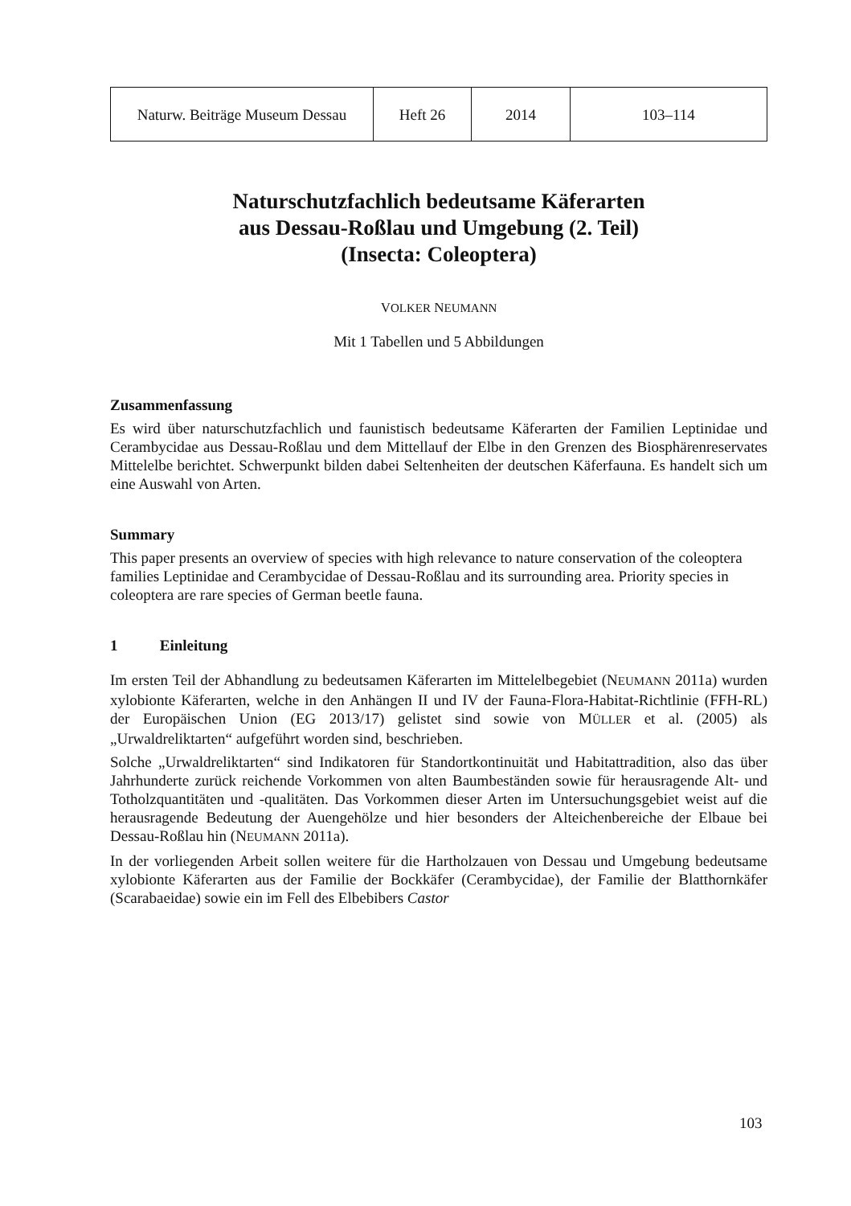| Naturw. Beiträge Museum Dessau | Heft 26 | 2014 | 103–114 |
Naturschutzfachlich bedeutsame Käferarten
aus Dessau-Roßlau und Umgebung (2. Teil)
(Insecta: Coleoptera)
VOLKER NEUMANN
Mit 1 Tabellen und 5 Abbildungen
Zusammenfassung
Es wird über naturschutzfachlich und faunistisch bedeutsame Käferarten der Familien Leptinidae und Cerambycidae aus Dessau-Roßlau und dem Mittellauf der Elbe in den Grenzen des Biosphärenreservates Mittelelbe berichtet. Schwerpunkt bilden dabei Seltenheiten der deutschen Käferfauna. Es handelt sich um eine Auswahl von Arten.
Summary
This paper presents an overview of species with high relevance to nature conservation of the coleoptera families Leptinidae and Cerambycidae of Dessau-Roßlau and its surrounding area. Priority species in coleoptera are rare species of German beetle fauna.
1 Einleitung
Im ersten Teil der Abhandlung zu bedeutsamen Käferarten im Mittelelbegebiet (NEUMANN 2011a) wurden xylobionte Käferarten, welche in den Anhängen II und IV der Fauna-Flora-Habitat-Richtlinie (FFH-RL) der Europäischen Union (EG 2013/17) gelistet sind sowie von MÜLLER et al. (2005) als „Urwaldreliktarten“ aufgeführt worden sind, beschrieben.
Solche „Urwaldreliktarten“ sind Indikatoren für Standortkontinuität und Habitattradition, also das über Jahrhunderte zurück reichende Vorkommen von alten Baumbeständen sowie für herausragende Alt- und Totholzquantitäten und -qualitäten. Das Vorkommen dieser Arten im Untersuchungsgebiet weist auf die herausragende Bedeutung der Auengehölze und hier besonders der Alteichenbereiche der Elbaue bei Dessau-Roßlau hin (NEUMANN 2011a).
In der vorliegenden Arbeit sollen weitere für die Hartholzauen von Dessau und Umgebung bedeutsame xylobionte Käferarten aus der Familie der Bockkäfer (Cerambycidae), der Familie der Blatthornkäfer (Scarabaeidae) sowie ein im Fell des Elbebibers Castor
103